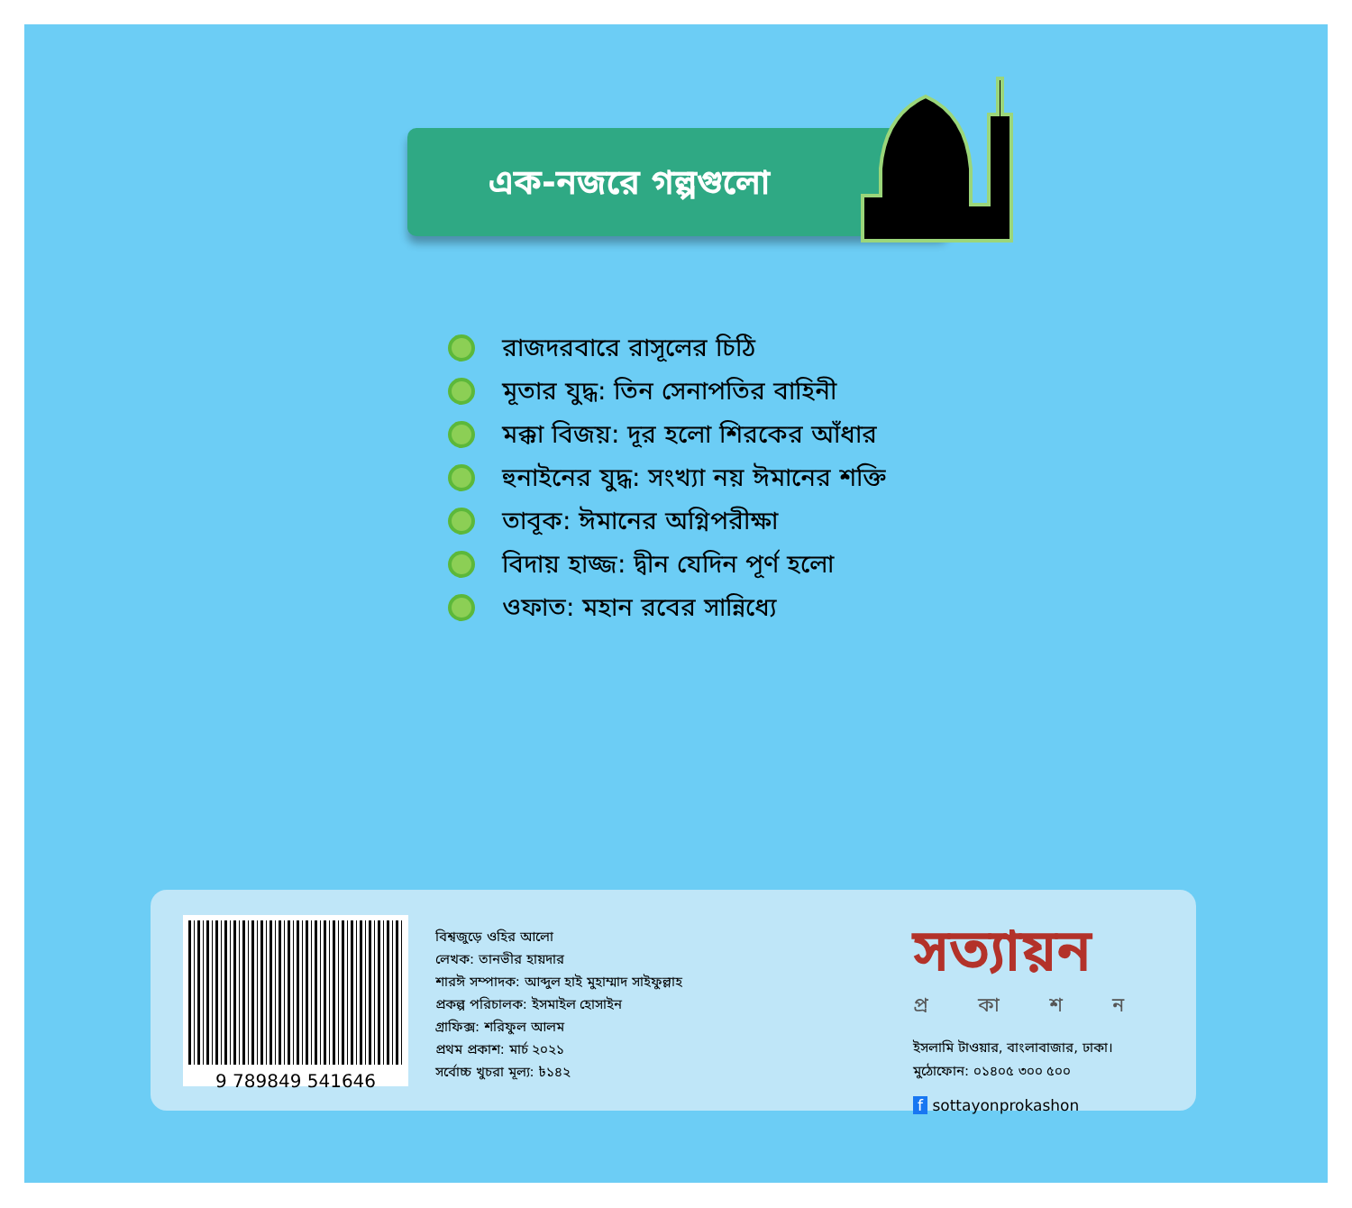এক-নজরে গল্পগুলো
রাজদরবারে রাসূলের চিঠি
মূতার যুদ্ধ: তিন সেনাপতির বাহিনী
মক্কা বিজয়: দূর হলো শিরকের আঁধার
হুনাইনের যুদ্ধ: সংখ্যা নয় ঈমানের শক্তি
তাবূক: ঈমানের অগ্নিপরীক্ষা
বিদায় হাজ্জ: দ্বীন যেদিন পূর্ণ হলো
ওফাত: মহান রবের সান্নিধ্যে
9 789849 541646
বিশ্বজুড়ে ওহির আলো
লেখক: তানভীর হায়দার
শারঈ সম্পাদক: আব্দুল হাই মুহাম্মাদ সাইফুল্লাহ
প্রকল্প পরিচালক: ইসমাইল হোসাইন
গ্রাফিক্স: শরিফুল আলম
প্রথম প্রকাশ: মার্চ ২০২১
সর্বোচ্চ খুচরা মূল্য: ৳১৪২
সত্যায়ন
প্রকাশন
ইসলামি টাওয়ার, বাংলাবাজার, ঢাকা।
মুঠোফোন: ০১৪০৫ ৩০০ ৫০০
f sottayonprokashon